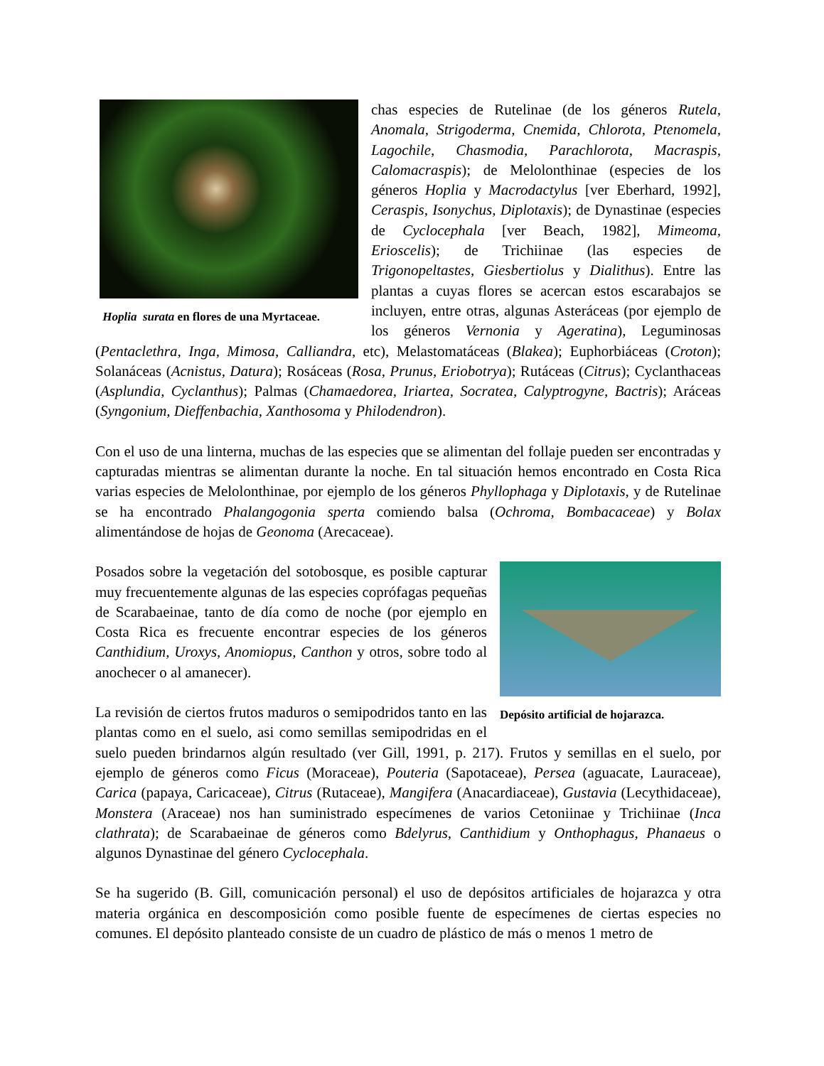Hoplia surata en flores de una Myrtaceae.
chas especies de Rutelinae (de los géneros Rutela, Anomala, Strigoderma, Cnemida, Chlorota, Ptenomela, Lagochile, Chasmodia, Parachlorota, Macraspis, Calomacraspis); de Melolonthinae (especies de los géneros Hoplia y Macrodactylus [ver Eberhard, 1992], Ceraspis, Isonychus, Diplotaxis); de Dynastinae (especies de Cyclocephala [ver Beach, 1982], Mimeoma, Erioscelis); de Trichiinae (las especies de Trigonopeltastes, Giesbertiolus y Dialithus). Entre las plantas a cuyas flores se acercan estos escarabajos se incluyen, entre otras, algunas Asteráceas (por ejemplo de los géneros Vernonia y Ageratina), Leguminosas (Pentaclethra, Inga, Mimosa, Calliandra, etc), Melastomatáceas (Blakea); Euphorbiáceas (Croton); Solanáceas (Acnistus, Datura); Rosáceas (Rosa, Prunus, Eriobotrya); Rutáceas (Citrus); Cyclanthaceas (Asplundia, Cyclanthus); Palmas (Chamaedorea, Iriartea, Socratea, Calyptrogyne, Bactris); Aráceas (Syngonium, Dieffenbachia, Xanthosoma y Philodendron).
Con el uso de una linterna, muchas de las especies que se alimentan del follaje pueden ser encontradas y capturadas mientras se alimentan durante la noche. En tal situación hemos encontrado en Costa Rica varias especies de Melolonthinae, por ejemplo de los géneros Phyllophaga y Diplotaxis, y de Rutelinae se ha encontrado Phalangogonia sperta comiendo balsa (Ochroma, Bombacaceae) y Bolax alimentándose de hojas de Geonoma (Arecaceae).
Depósito artificial de hojarazca.
Posados sobre la vegetación del sotobosque, es posible capturar muy frecuentemente algunas de las especies coprófagas pequeñas de Scarabaeinae, tanto de día como de noche (por ejemplo en Costa Rica es frecuente encontrar especies de los géneros Canthidium, Uroxys, Anomiopus, Canthon y otros, sobre todo al anochecer o al amanecer).
La revisión de ciertos frutos maduros o semipodridos tanto en las plantas como en el suelo, asi como semillas semipodridas en el suelo pueden brindarnos algún resultado (ver Gill, 1991, p. 217). Frutos y semillas en el suelo, por ejemplo de géneros como Ficus (Moraceae), Pouteria (Sapotaceae), Persea (aguacate, Lauraceae), Carica (papaya, Caricaceae), Citrus (Rutaceae), Mangifera (Anacardiaceae), Gustavia (Lecythidaceae), Monstera (Araceae) nos han suministrado especímenes de varios Cetoniinae y Trichiinae (Inca clathrata); de Scarabaeinae de géneros como Bdelyrus, Canthidium y Onthophagus, Phanaeus o algunos Dynastinae del género Cyclocephala.
Se ha sugerido (B. Gill, comunicación personal) el uso de depósitos artificiales de hojarazca y otra materia orgánica en descomposición como posible fuente de especímenes de ciertas especies no comunes. El depósito planteado consiste de un cuadro de plástico de más o menos 1 metro de